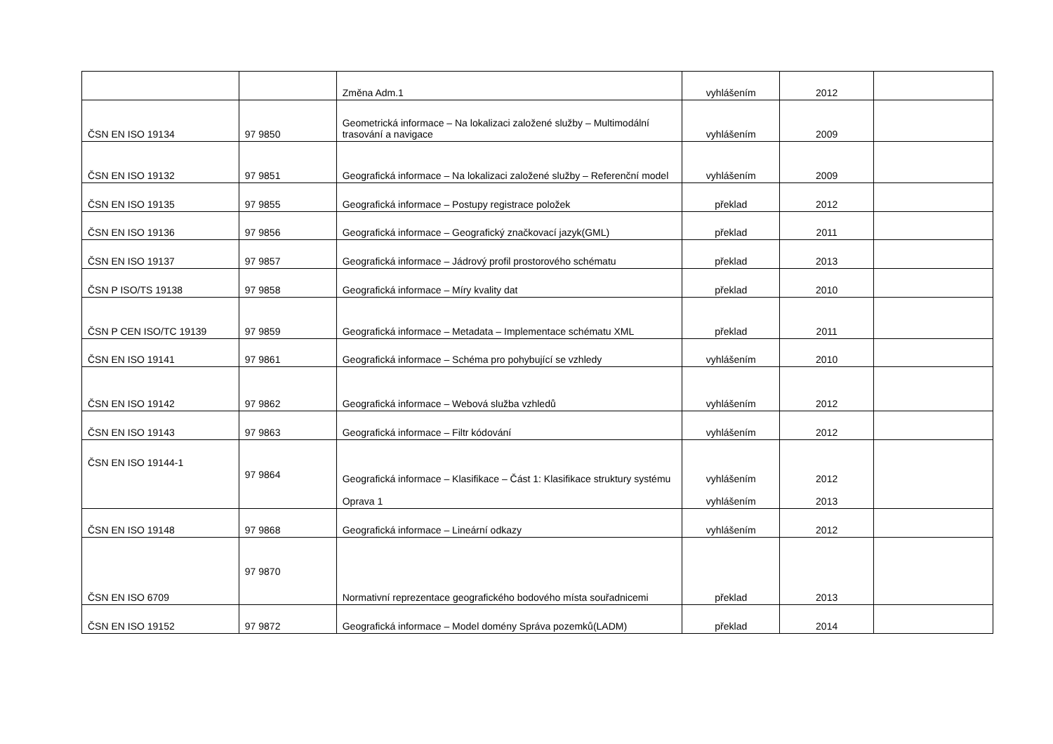| | | Změna Adm.1 | vyhlášením | 2012 | |
| ČSN EN ISO 19134 | 97 9850 | Geometrická informace – Na lokalizaci založené služby – Multimodální trasování a navigace | vyhlášením | 2009 | |
| ČSN EN ISO 19132 | 97 9851 | Geografická informace – Na lokalizaci založené služby – Referenční model | vyhlášením | 2009 | |
| ČSN EN ISO 19135 | 97 9855 | Geografická informace – Postupy registrace položek | překlad | 2012 | |
| ČSN EN ISO 19136 | 97 9856 | Geografická informace – Geografický značkovací jazyk(GML) | překlad | 2011 | |
| ČSN EN ISO 19137 | 97 9857 | Geografická informace – Jádrový profil prostorového schématu | překlad | 2013 | |
| ČSN P ISO/TS 19138 | 97 9858 | Geografická informace – Míry kvality dat | překlad | 2010 | |
| ČSN P CEN ISO/TC 19139 | 97 9859 | Geografická informace – Metadata – Implementace schématu XML | překlad | 2011 | |
| ČSN EN ISO 19141 | 97 9861 | Geografická informace – Schéma pro pohybující se vzhledy | vyhlášením | 2010 | |
| ČSN EN ISO 19142 | 97 9862 | Geografická informace – Webová služba vzhledů | vyhlášením | 2012 | |
| ČSN EN ISO 19143 | 97 9863 | Geografická informace – Filtr kódování | vyhlášením | 2012 | |
| ČSN EN ISO 19144-1 | 97 9864 | Geografická informace – Klasifikace – Část 1: Klasifikace struktury systému Oprava 1 | vyhlášením vyhlášením | 2012 2013 | |
| ČSN EN ISO 19148 | 97 9868 | Geografická informace – Lineární odkazy | vyhlášením | 2012 | |
| ČSN EN ISO 6709 | 97 9870 | Normativní reprezentace geografického bodového místa souřadnicemi | překlad | 2013 | |
| ČSN EN ISO 19152 | 97 9872 | Geografická informace – Model domény Správa pozemků(LADM) | překlad | 2014 | |